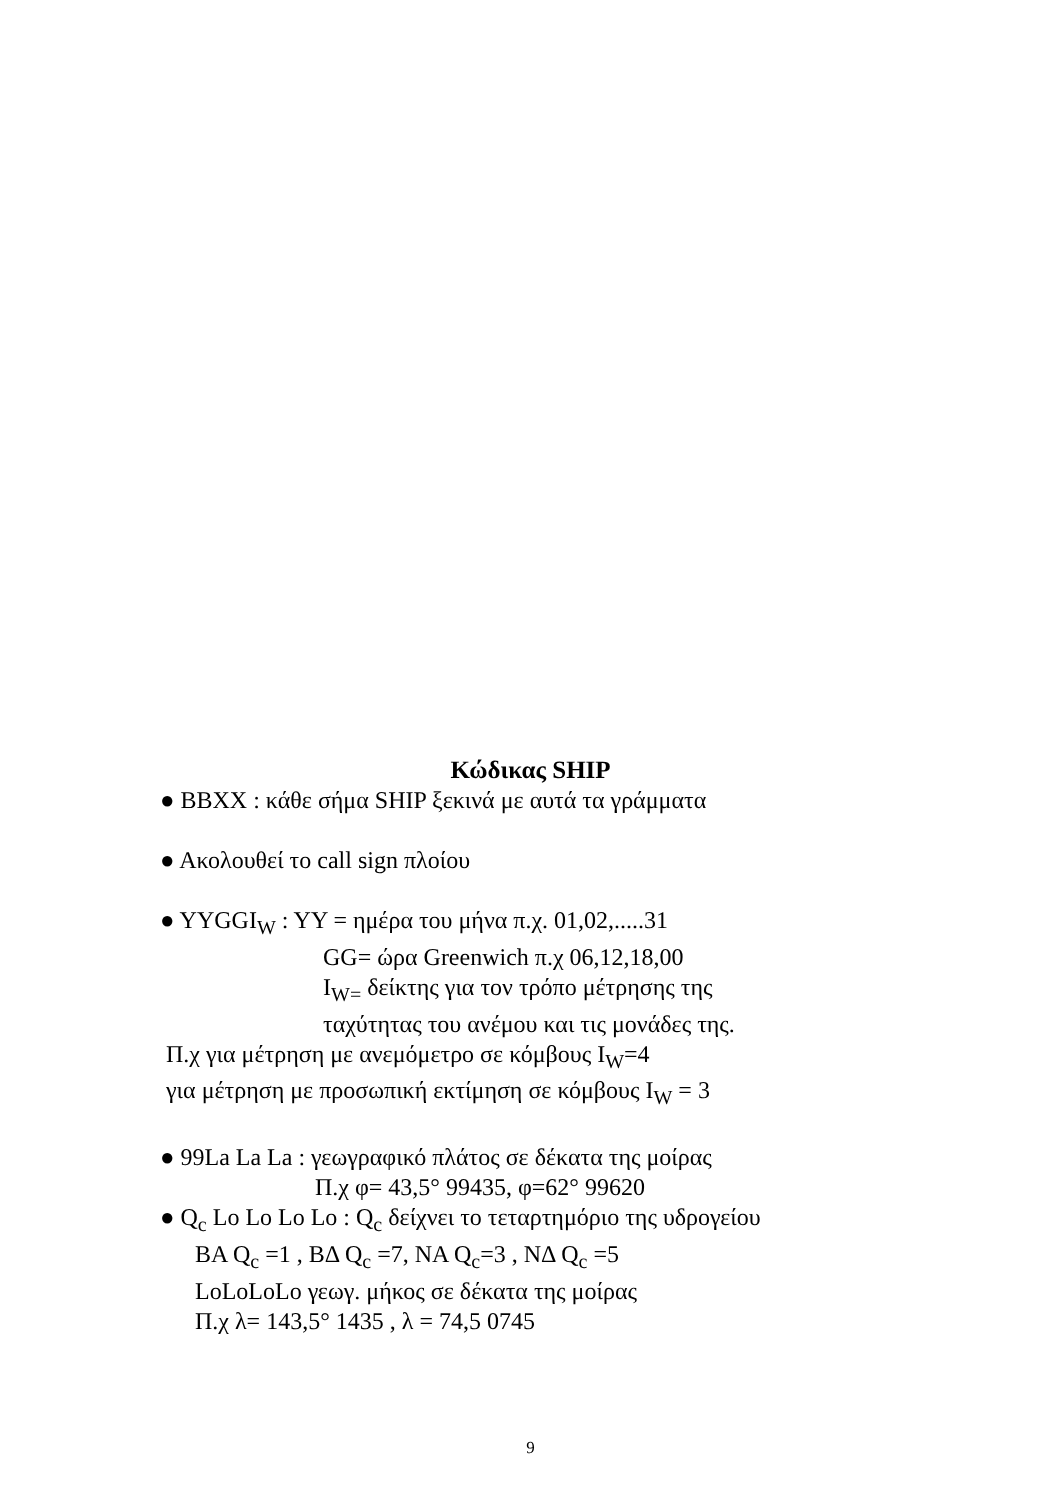Κώδικας SHIP
● BBXX : κάθε σήμα SHIP ξεκινά με αυτά τα γράμματα
● Ακολουθεί το call sign πλοίου
● YYGGI<sub>W</sub> : YY = ημέρα του μήνα π.χ. 01,02,.....31
GG= ώρα Greenwich π.χ 06,12,18,00
I<sub>W=</sub> δείκτης για τον τρόπο μέτρησης της
ταχύτητας του ανέμου και τις μονάδες της.
Π.χ για μέτρηση με ανεμόμετρο σε κόμβους I<sub>W</sub>=4
για μέτρηση με προσωπική εκτίμηση σε κόμβους I<sub>W</sub> = 3
● 99La La La : γεωγραφικό πλάτος σε δέκατα της μοίρας
Π.χ φ= 43,5° 99435, φ=62° 99620
● Q<sub>c</sub> Lo Lo Lo Lo : Q<sub>c</sub> δείχνει το τεταρτημόριο της υδρογείου
BA Q<sub>c</sub> =1 , BΔ Q<sub>c</sub> =7, NA Q<sub>c</sub>=3 , NΔ Q<sub>c</sub> =5
LoLoLoLo γεωγ. μήκος σε δέκατα της μοίρας
Π.χ λ= 143,5° 1435 , λ = 74,5 0745
9